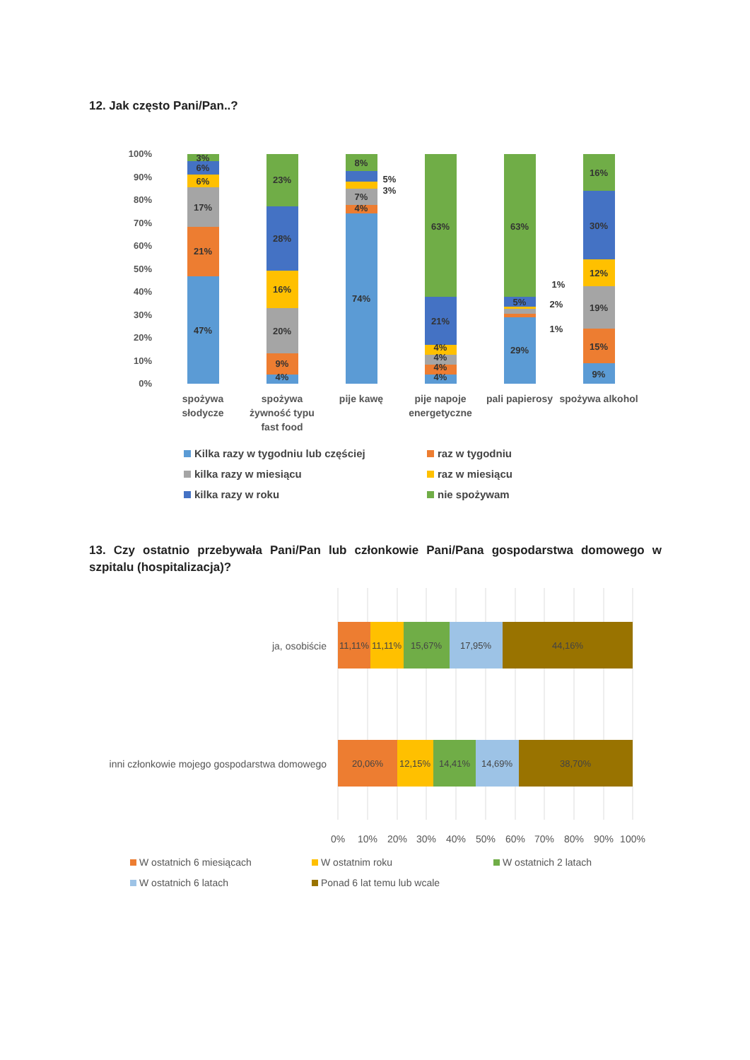12. Jak często Pani/Pan..?
100%
90%
80%
70%
60%
50%
40%
30%
20%
10%
0%
47%
21%
17%
6%
6%
3%
4%
9%
20%
16%
28%
23%
74%
4%
7%
3%
5%
8%
4%
4%
4%
4%
21%
63%
29%
5%
63%
1%
2%
1%
9%
15%
19%
12%
30%
16%
spożywa
słodycze
spożywa
żywność typu
fast food
pije kawę
pije napoje
energetyczne
pali papierosy
spożywa alkohol
Kilka razy w tygodniu lub częściej
raz w tygodniu
kilka razy w miesiącu raz w miesiącu
kilka razy w roku nie spożywam
13. Czy ostatnio przebywała Pani/Pan lub członkowie Pani/Pana gospodarstwa domowego w szpitalu (hospitalizacja)?
ja, osobiście
inni członkowie mojego gospodarstwa domowego
11,11%
11,11%
15,67%
17,95%
44,16%
20,06%
12,15%
14,41%
14,69%
38,70%
0%
10%
20%
30%
40%
50%
60%
70%
80%
90%
100%
W ostatnich 6 miesiącach W ostatnim roku W ostatnich 2 latach
W ostatnich 6 latach Ponad 6 lat temu lub wcale